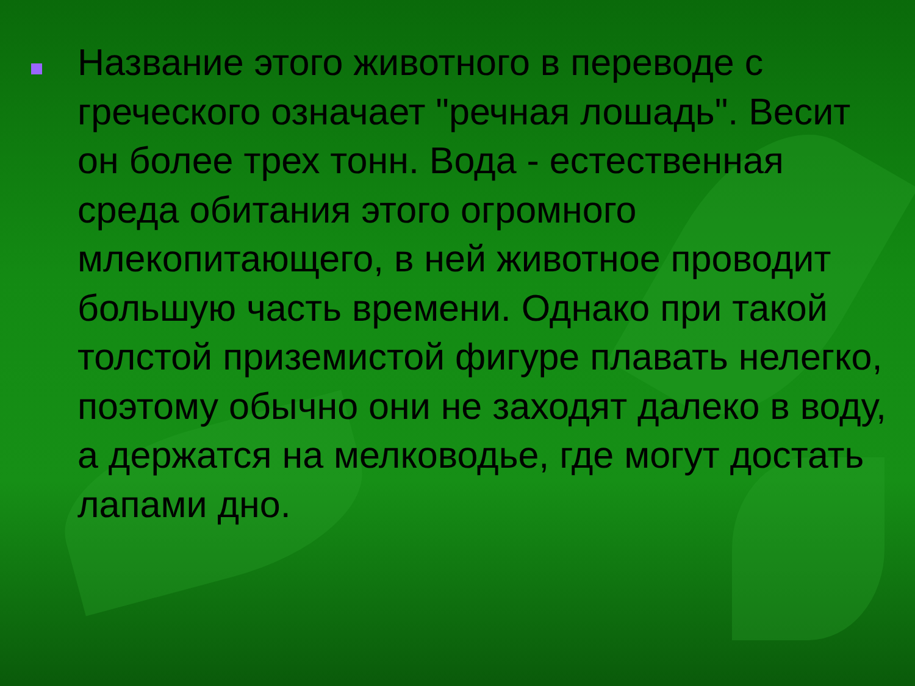Название этого животного в переводе с греческого означает "речная лошадь". Весит он более трех тонн. Вода - естественная среда обитания этого огромного млекопитающего, в ней животное проводит большую часть времени. Однако при такой толстой приземистой фигуре плавать нелегко, поэтому обычно они не заходят далеко в воду, а держатся на мелководье, где могут достать лапами дно.